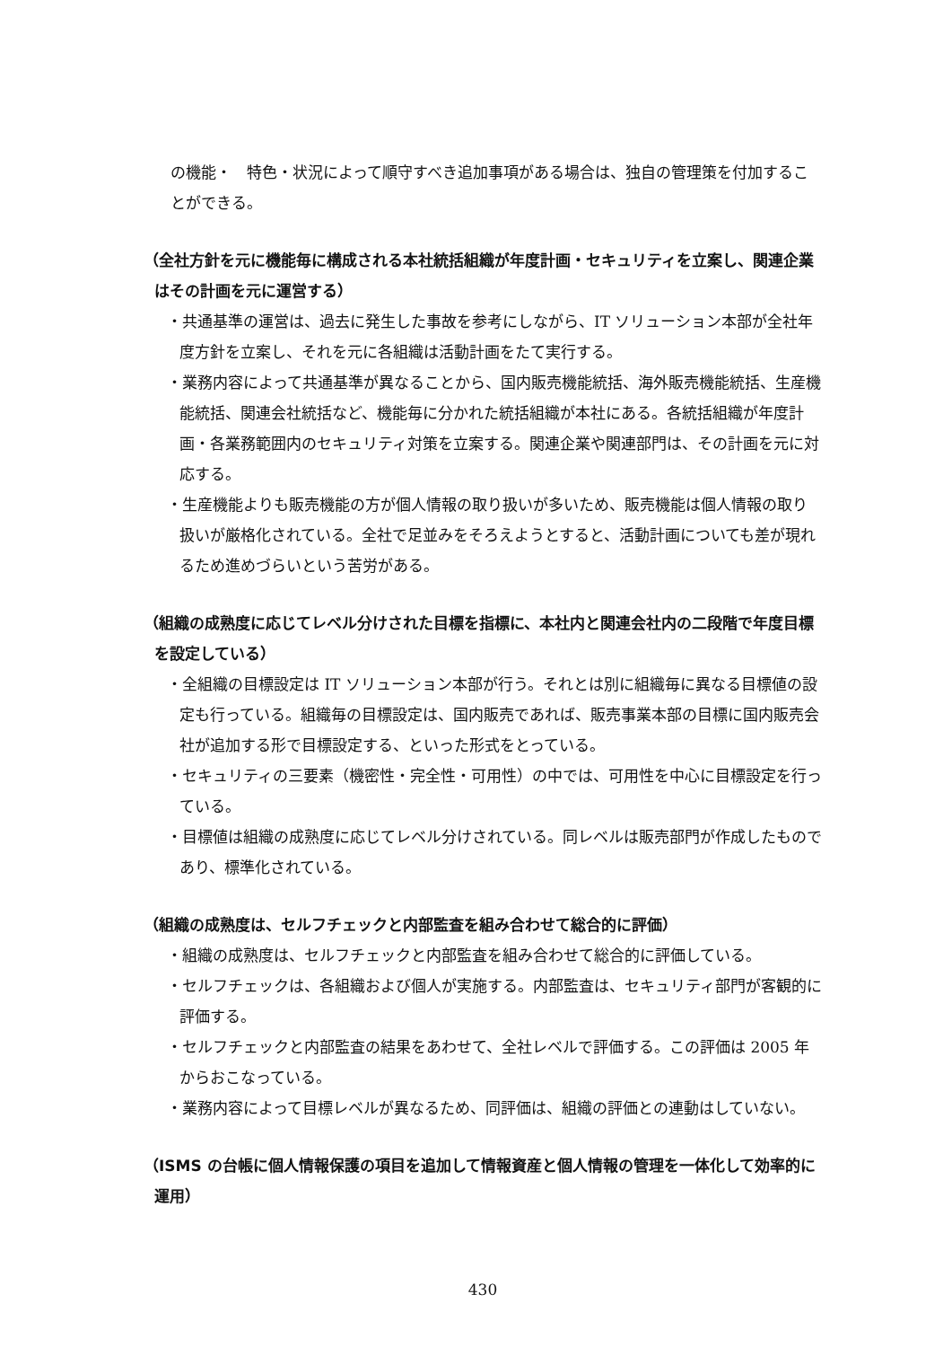の機能・　特色・状況によって順守すべき追加事項がある場合は、独自の管理策を付加することができる。
（全社方針を元に機能毎に構成される本社統括組織が年度計画・セキュリティを立案し、関連企業はその計画を元に運営する）
・共通基準の運営は、過去に発生した事故を参考にしながら、IT ソリューション本部が全社年度方針を立案し、それを元に各組織は活動計画をたて実行する。
・業務内容によって共通基準が異なることから、国内販売機能統括、海外販売機能統括、生産機能統括、関連会社統括など、機能毎に分かれた統括組織が本社にある。各統括組織が年度計画・各業務範囲内のセキュリティ対策を立案する。関連企業や関連部門は、その計画を元に対応する。
・生産機能よりも販売機能の方が個人情報の取り扱いが多いため、販売機能は個人情報の取り扱いが厳格化されている。全社で足並みをそろえようとすると、活動計画についても差が現れるため進めづらいという苦労がある。
（組織の成熟度に応じてレベル分けされた目標を指標に、本社内と関連会社内の二段階で年度目標を設定している）
・全組織の目標設定は IT ソリューション本部が行う。それとは別に組織毎に異なる目標値の設定も行っている。組織毎の目標設定は、国内販売であれば、販売事業本部の目標に国内販売会社が追加する形で目標設定する、といった形式をとっている。
・セキュリティの三要素（機密性・完全性・可用性）の中では、可用性を中心に目標設定を行っている。
・目標値は組織の成熟度に応じてレベル分けされている。同レベルは販売部門が作成したものであり、標準化されている。
（組織の成熟度は、セルフチェックと内部監査を組み合わせて総合的に評価）
・組織の成熟度は、セルフチェックと内部監査を組み合わせて総合的に評価している。
・セルフチェックは、各組織および個人が実施する。内部監査は、セキュリティ部門が客観的に評価する。
・セルフチェックと内部監査の結果をあわせて、全社レベルで評価する。この評価は 2005 年からおこなっている。
・業務内容によって目標レベルが異なるため、同評価は、組織の評価との連動はしていない。
（ISMS の台帳に個人情報保護の項目を追加して情報資産と個人情報の管理を一体化して効率的に運用）
430